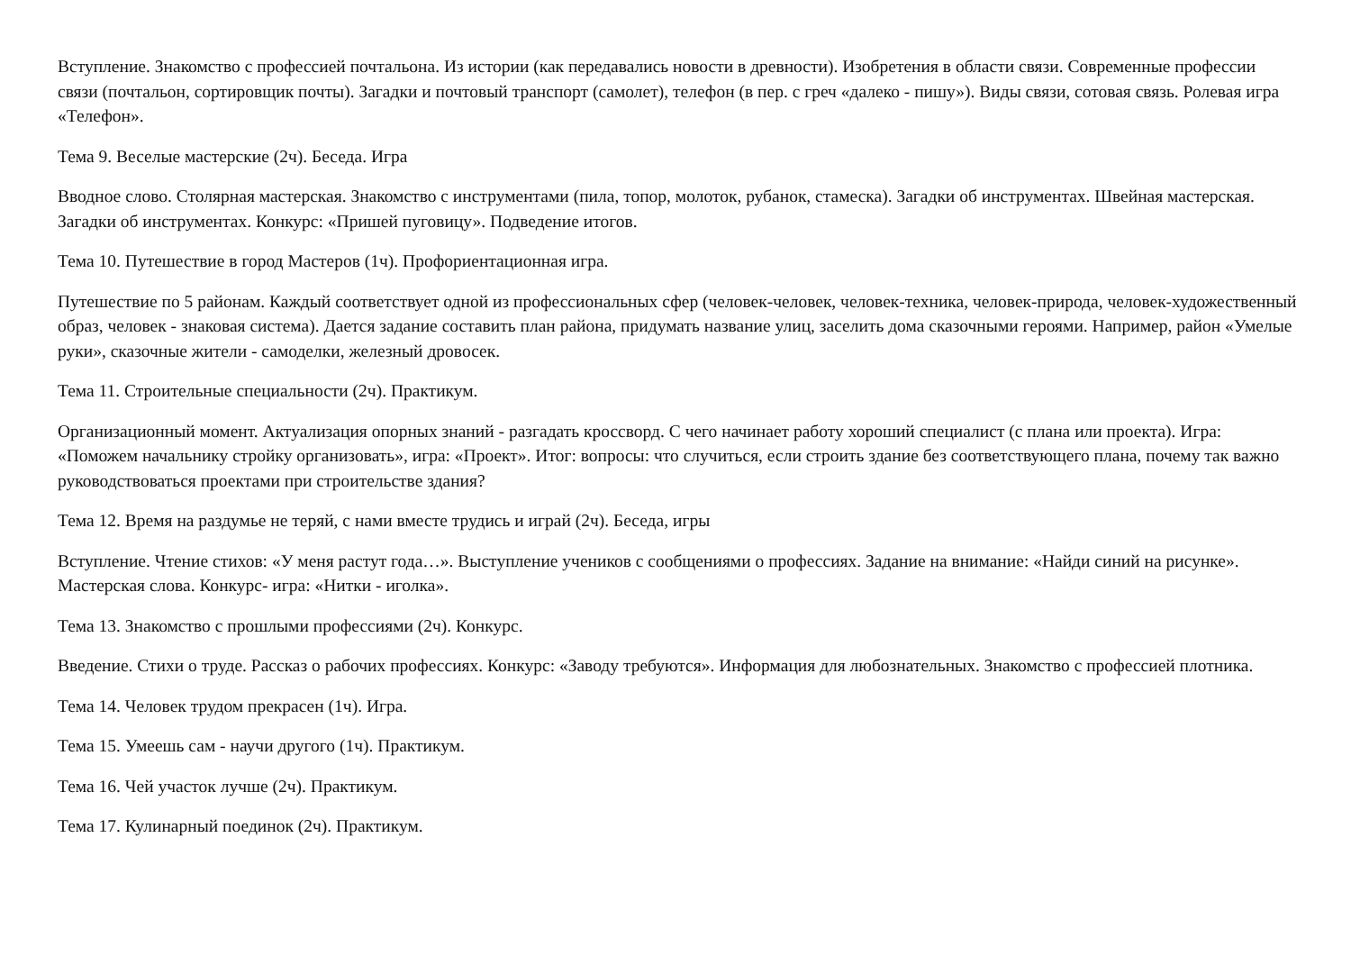Вступление. Знакомство с профессией почтальона. Из истории (как передавались новости в древности). Изобретения в области связи. Современные профессии связи (почтальон, сортировщик почты). Загадки и почтовый транспорт (самолет), телефон (в пер. с греч «далеко - пишу»). Виды связи, сотовая связь. Ролевая игра «Телефон».
Тема 9. Веселые мастерские (2ч). Беседа. Игра
Вводное слово. Столярная мастерская. Знакомство с инструментами (пила, топор, молоток, рубанок, стамеска). Загадки об инструментах. Швейная мастерская. Загадки об инструментах. Конкурс: «Пришей пуговицу». Подведение итогов.
Тема 10. Путешествие в город Мастеров (1ч). Профориентационная игра.
Путешествие по 5 районам. Каждый соответствует одной из профессиональных сфер (человек-человек, человек-техника, человек-природа, человек-художественный образ, человек - знаковая система). Дается задание составить план района, придумать название улиц, заселить дома сказочными героями. Например, район «Умелые руки», сказочные жители - самоделки, железный дровосек.
Тема 11. Строительные специальности (2ч). Практикум.
Организационный момент. Актуализация опорных знаний - разгадать кроссворд. С чего начинает работу хороший специалист (с плана или проекта). Игра: «Поможем начальнику стройку организовать», игра: «Проект». Итог: вопросы: что случиться, если строить здание без соответствующего плана, почему так важно руководствоваться проектами при строительстве здания?
Тема 12. Время на раздумье не теряй, с нами вместе трудись и играй (2ч). Беседа, игры
Вступление. Чтение стихов: «У меня растут года…». Выступление учеников с сообщениями о профессиях. Задание на внимание: «Найди синий на рисунке». Мастерская слова. Конкурс- игра: «Нитки - иголка».
Тема 13. Знакомство с прошлыми профессиями (2ч). Конкурс.
Введение. Стихи о труде. Рассказ о рабочих профессиях. Конкурс: «Заводу требуются». Информация для любознательных. Знакомство с профессией плотника.
Тема 14. Человек трудом прекрасен (1ч). Игра.
Тема 15. Умеешь сам - научи другого (1ч). Практикум.
Тема 16. Чей участок лучше (2ч). Практикум.
Тема 17. Кулинарный поединок (2ч). Практикум.